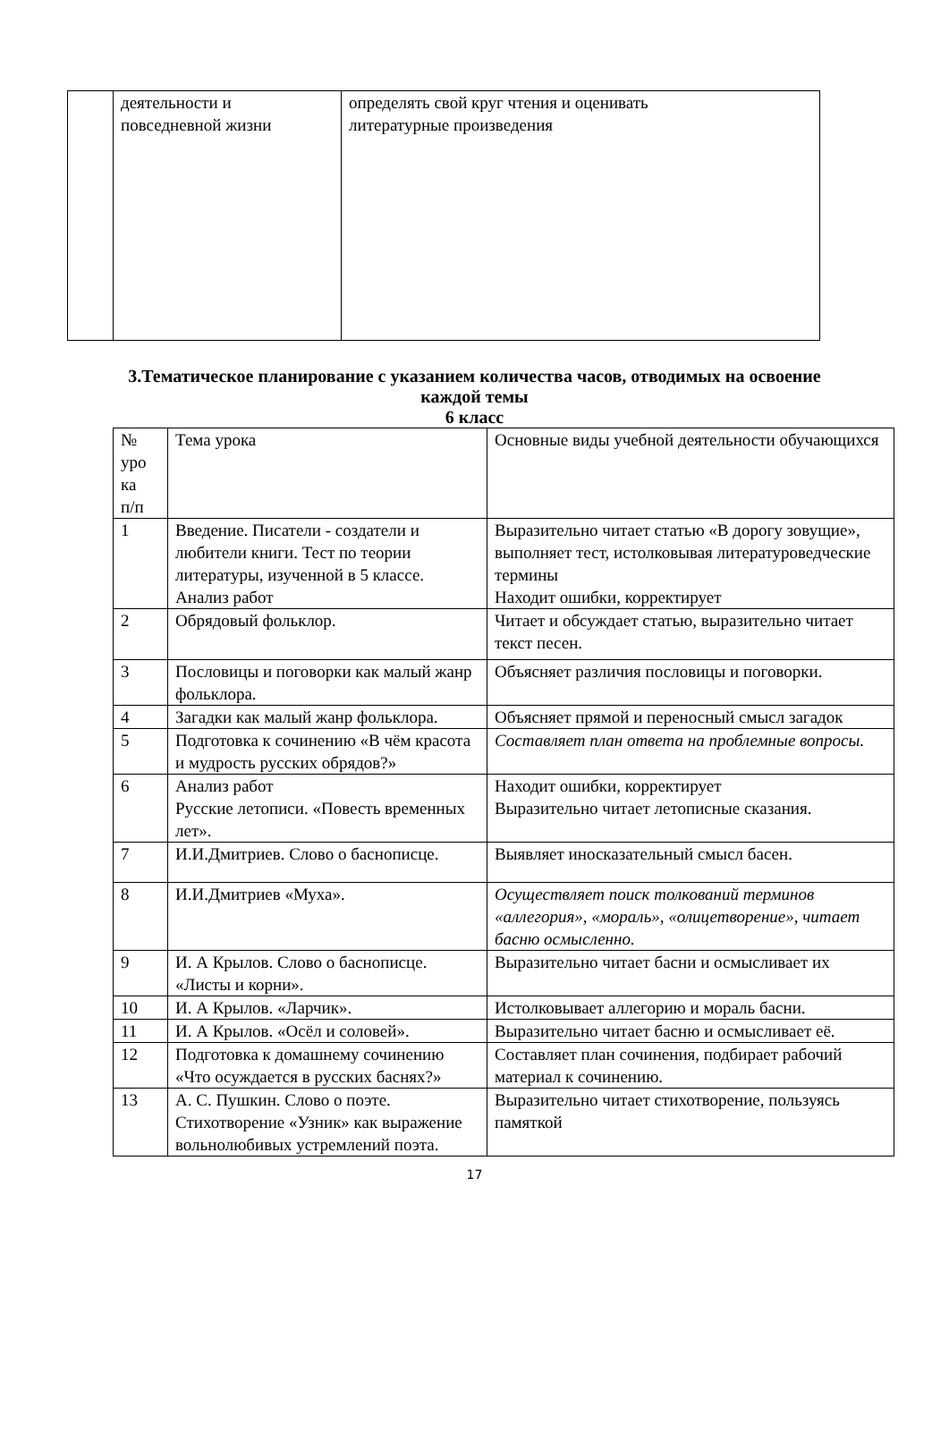| | деятельности и повседневной жизни | определять свой круг чтения и оценивать литературные произведения |
3.Тематическое планирование с указанием количества часов, отводимых на освоение
каждой темы
6 класс
| № уро ка п/п | Тема урока | Основные виды учебной деятельности обучающихся |
| 1 | Введение. Писатели - создатели и любители книги. Тест по теории литературы, изученной в 5 классе. Анализ работ | Выразительно читает статью «В дорогу зовущие», выполняет тест, истолковывая литературоведческие термины Находит ошибки, корректирует |
| 2 | Обрядовый фольклор. | Читает и обсуждает статью, выразительно читает текст песен. |
| 3 | Пословицы и поговорки как малый жанр фольклора. | Объясняет различия пословицы и поговорки. |
| 4 | Загадки как малый жанр фольклора. | Объясняет прямой и переносный смысл загадок |
| 5 | Подготовка к сочинению «В чём красота и мудрость русских обрядов?» | Составляет план ответа на проблемные вопросы. |
| 6 | Анализ работ Русские летописи. «Повесть временных лет». | Находит ошибки, корректирует Выразительно читает летописные сказания. |
| 7 | И.И.Дмитриев. Слово о баснописце. | Выявляет иносказательный смысл басен. |
| 8 | И.И.Дмитриев «Муха». | Осуществляет поиск толкований терминов «аллегория», «мораль», «олицетворение», читает басню осмысленно. |
| 9 | И. А Крылов. Слово о баснописце. «Листы и корни». | Выразительно читает басни и осмысливает их |
| 10 | И. А Крылов. «Ларчик». | Истолковывает аллегорию и мораль басни. |
| 11 | И. А Крылов. «Осёл и соловей». | Выразительно читает басню и осмысливает её. |
| 12 | Подготовка к домашнему сочинению «Что осуждается в русских баснях?» | Составляет план сочинения, подбирает рабочий материал к сочинению. |
| 13 | А. С. Пушкин. Слово о поэте. Стихотворение «Узник» как выражение вольнолюбивых устремлений поэта. | Выразительно читает стихотворение, пользуясь памяткой |
17